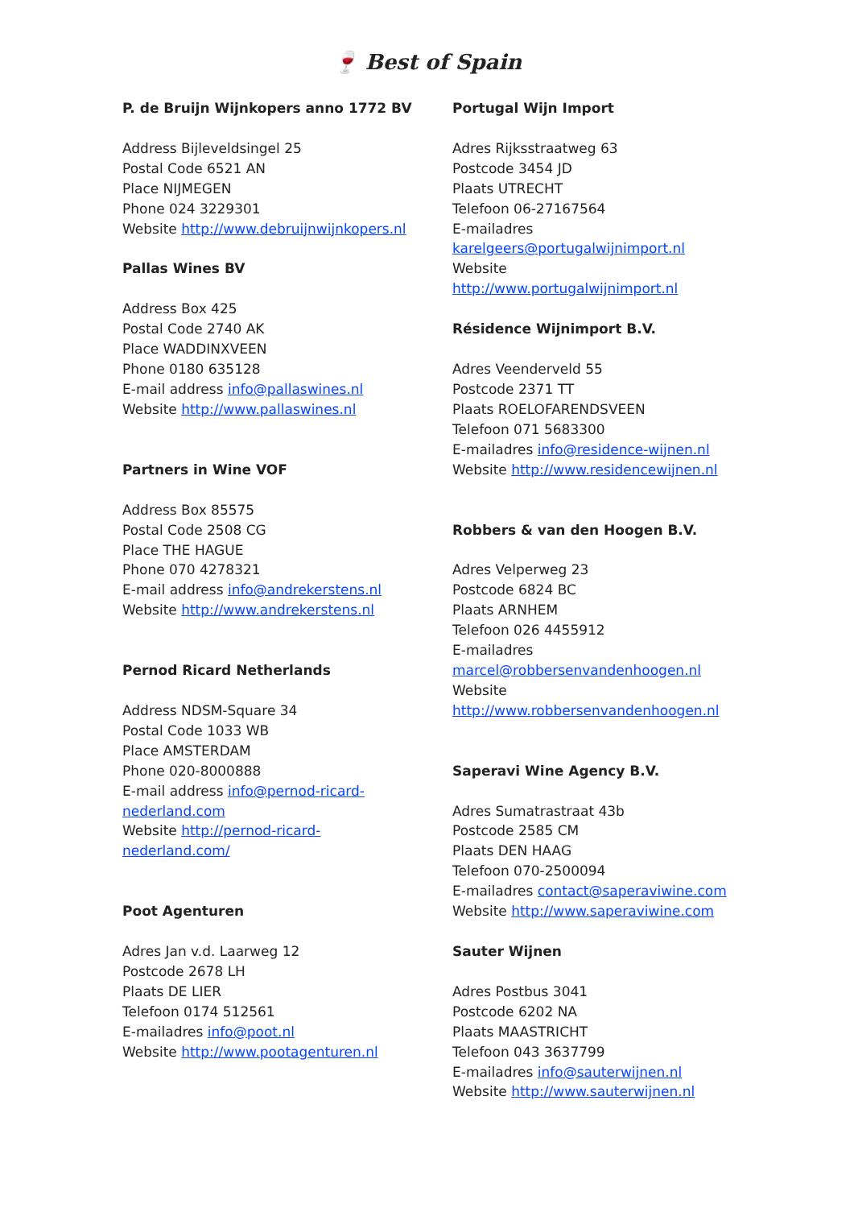🍷 Best of Spain
P. de Bruijn Wijnkopers anno 1772 BV
Address Bijleveldsingel 25
Postal Code 6521 AN
Place NIJMEGEN
Phone 024 3229301
Website http://www.debruijnwijnkopers.nl
Pallas Wines BV
Address Box 425
Postal Code 2740 AK
Place WADDINXVEEN
Phone 0180 635128
E-mail address info@pallaswines.nl
Website http://www.pallaswines.nl
Partners in Wine VOF
Address Box 85575
Postal Code 2508 CG
Place THE HAGUE
Phone 070 4278321
E-mail address info@andrekerstens.nl
Website http://www.andrekerstens.nl
Pernod Ricard Netherlands
Address NDSM-Square 34
Postal Code 1033 WB
Place AMSTERDAM
Phone 020-8000888
E-mail address info@pernod-ricard-
nederland.com
Website http://pernod-ricard-
nederland.com/
Poot Agenturen
Adres Jan v.d. Laarweg 12
Postcode 2678 LH
Plaats DE LIER
Telefoon 0174 512561
E-mailadres info@poot.nl
Website http://www.pootagenturen.nl
Portugal Wijn Import
Adres Rijksstraatweg 63
Postcode 3454 JD
Plaats UTRECHT
Telefoon 06-27167564
E-mailadres
karelgeers@portugalwijnimport.nl
Website
http://www.portugalwijnimport.nl
Résidence Wijnimport B.V.
Adres Veenderveld 55
Postcode 2371 TT
Plaats ROELOFARENDSVEEN
Telefoon 071 5683300
E-mailadres info@residence-wijnen.nl
Website http://www.residencewijnen.nl
Robbers & van den Hoogen B.V.
Adres Velperweg 23
Postcode 6824 BC
Plaats ARNHEM
Telefoon 026 4455912
E-mailadres
marcel@robbersenvandenhoogen.nl
Website
http://www.robbersenvandenhoogen.nl
Saperavi Wine Agency B.V.
Adres Sumatrastraat 43b
Postcode 2585 CM
Plaats DEN HAAG
Telefoon 070-2500094
E-mailadres contact@saperaviwine.com
Website http://www.saperaviwine.com
Sauter Wijnen
Adres Postbus 3041
Postcode 6202 NA
Plaats MAASTRICHT
Telefoon 043 3637799
E-mailadres info@sauterwijnen.nl
Website http://www.sauterwijnen.nl